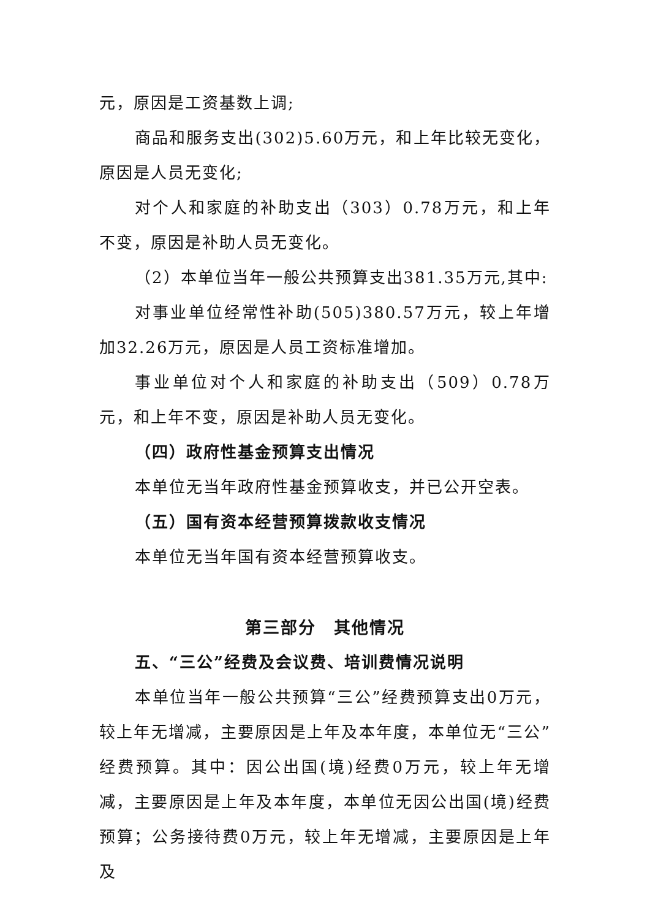元，原因是工资基数上调;
商品和服务支出(302)5.60万元，和上年比较无变化，原因是人员无变化;
对个人和家庭的补助支出（303）0.78万元，和上年不变，原因是补助人员无变化。
（2）本单位当年一般公共预算支出381.35万元,其中:
对事业单位经常性补助(505)380.57万元，较上年增加32.26万元，原因是人员工资标准增加。
事业单位对个人和家庭的补助支出（509）0.78万元，和上年不变，原因是补助人员无变化。
（四）政府性基金预算支出情况
本单位无当年政府性基金预算收支，并已公开空表。
（五）国有资本经营预算拨款收支情况
本单位无当年国有资本经营预算收支。
第三部分　其他情况
五、“三公”经费及会议费、培训费情况说明
本单位当年一般公共预算“三公”经费预算支出0万元，较上年无增减，主要原因是上年及本年度，本单位无“三公”经费预算。其中：因公出国(境)经费0万元，较上年无增减，主要原因是上年及本年度，本单位无因公出国(境)经费预算；公务接待费0万元，较上年无增减，主要原因是上年及